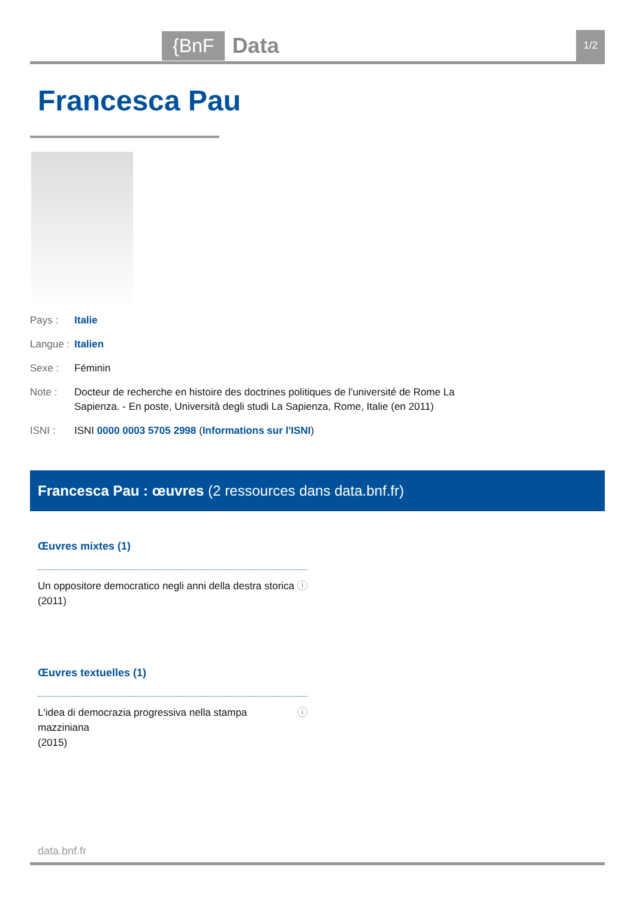{BnF Data 1/2
Francesca Pau
Pays : Italie
Langue : Italien
Sexe : Féminin
Note : Docteur de recherche en histoire des doctrines politiques de l'université de Rome La Sapienza. - En poste, Università degli studi La Sapienza, Rome, Italie (en 2011)
ISNI : ISNI 0000 0003 5705 2998 (Informations sur l'ISNI)
Francesca Pau : œuvres (2 ressources dans data.bnf.fr)
Œuvres mixtes (1)
Un oppositore democratico negli anni della destra storica
(2011) ⓘ
Œuvres textuelles (1)
L'idea di democrazia progressiva nella stampa mazziniana
(2015) ⓘ
data.bnf.fr